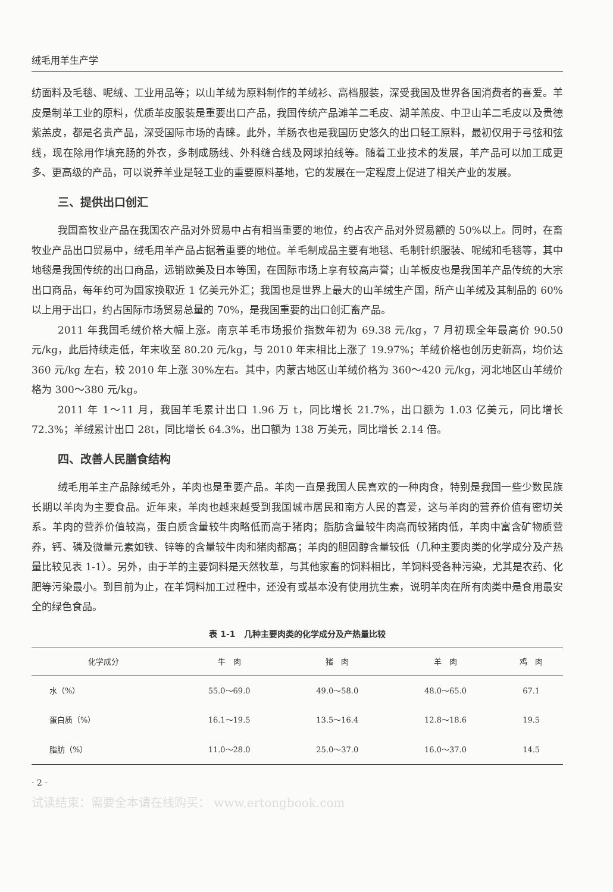绒毛用羊生产学
纺面料及毛毯、呢绒、工业用品等；以山羊绒为原料制作的羊绒衫、高档服装，深受我国及世界各国消费者的喜爱。羊皮是制革工业的原料，优质革皮服装是重要出口产品，我国传统产品滩羊二毛皮、湖羊羔皮、中卫山羊二毛皮以及贵德紫羔皮，都是名贵产品，深受国际市场的青睐。此外，羊肠衣也是我国历史悠久的出口轻工原料，最初仅用于弓弦和弦线，现在除用作填充肠的外衣，多制成肠线、外科缝合线及网球拍线等。随着工业技术的发展，羊产品可以加工成更多、更高级的产品，可以说养羊业是轻工业的重要原料基地，它的发展在一定程度上促进了相关产业的发展。
三、提供出口创汇
我国畜牧业产品在我国农产品对外贸易中占有相当重要的地位，约占农产品对外贸易额的 50%以上。同时，在畜牧业产品出口贸易中，绒毛用羊产品占据着重要的地位。羊毛制成品主要有地毯、毛制针织服装、呢绒和毛毯等，其中地毯是我国传统的出口商品，远销欧美及日本等国，在国际市场上享有较高声誉；山羊板皮也是我国羊产品传统的大宗出口商品，每年约可为国家换取近 1 亿美元外汇；我国也是世界上最大的山羊绒生产国，所产山羊绒及其制品的 60%以上用于出口，约占国际市场贸易总量的 70%，是我国重要的出口创汇畜产品。
2011 年我国毛绒价格大幅上涨。南京羊毛市场报价指数年初为 69.38 元/kg，7 月初现全年最高价 90.50 元/kg，此后持续走低，年末收至 80.20 元/kg，与 2010 年末相比上涨了 19.97%；羊绒价格也创历史新高，均价达 360 元/kg 左右，较 2010 年上涨 30%左右。其中，内蒙古地区山羊绒价格为 360～420 元/kg，河北地区山羊绒价格为 300～380 元/kg。
2011 年 1～11 月，我国羊毛累计出口 1.96 万 t，同比增长 21.7%，出口额为 1.03 亿美元，同比增长 72.3%；羊绒累计出口 28t，同比增长 64.3%，出口额为 138 万美元，同比增长 2.14 倍。
四、改善人民膳食结构
绒毛用羊主产品除绒毛外，羊肉也是重要产品。羊肉一直是我国人民喜欢的一种肉食，特别是我国一些少数民族长期以羊肉为主要食品。近年来，羊肉也越来越受到我国城市居民和南方人民的喜爱，这与羊肉的营养价值有密切关系。羊肉的营养价值较高，蛋白质含量较牛肉略低而高于猪肉；脂肪含量较牛肉高而较猪肉低，羊肉中富含矿物质营养，钙、磷及微量元素如铁、锌等的含量较牛肉和猪肉都高；羊肉的胆固醇含量较低（几种主要肉类的化学成分及产热量比较见表 1-1）。另外，由于羊的主要饲料是天然牧草，与其他家畜的饲料相比，羊饲料受各种污染，尤其是农药、化肥等污染最小。到目前为止，在羊饲料加工过程中，还没有或基本没有使用抗生素，说明羊肉在所有肉类中是食用最安全的绿色食品。
表 1-1　几种主要肉类的化学成分及产热量比较
| 化学成分 | 牛 肉 | 猪 肉 | 羊 肉 | 鸡 肉 |
| --- | --- | --- | --- | --- |
| 水（%） | 55.0～69.0 | 49.0～58.0 | 48.0～65.0 | 67.1 |
| 蛋白质（%） | 16.1～19.5 | 13.5～16.4 | 12.8～18.6 | 19.5 |
| 脂肪（%） | 11.0～28.0 | 25.0～37.0 | 16.0～37.0 | 14.5 |
· 2 ·
试读结束：需要全本请在线购买： www.ertongbook.com